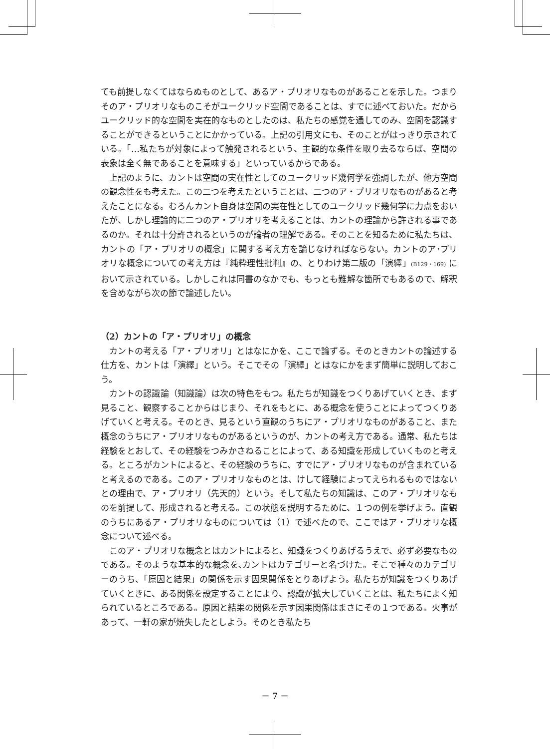ても前提しなくてはならぬものとして、あるア・プリオリなものがあることを示した。つまりそのア・プリオリなものこそがユークリッド空間であることは、すでに述べておいた。だからユークリッド的な空間を実在的なものとしたのは、私たちの感覚を通してのみ、空間を認識することができるということにかかっている。上記の引用文にも、そのことがはっきり示されている。「…私たちが対象によって触発されるという、主観的な条件を取り去るならば、空間の表象は全く無であることを意味する」といっているからである。
上記のように、カントは空間の実在性としてのユークリッド幾何学を強調したが、他方空間の観念性をも考えた。この二つを考えたということは、二つのア・プリオリなものがあると考えたことになる。むろんカント自身は空間の実在性としてのユークリッド幾何学に力点をおいたが、しかし理論的に二つのア・プリオリを考えることは、カントの理論から許される事であるのか。それは十分許されるというのが論者の理解である。そのことを知るために私たちは、カントの「ア・プリオリの概念」に関する考え方を論じなければならない。カントのア･プリオリな概念についての考え方は『純粋理性批判』の、とりわけ第二版の「演繹」(B129・169) において示されている。しかしこれは同書のなかでも、もっとも難解な箇所でもあるので、解釈を含めながら次の節で論述したい。
（2）カントの「ア・プリオリ」の概念
カントの考える「ア・プリオリ」とはなにかを、ここで論ずる。そのときカントの論述する仕方を、カントは「演繹」という。そこでその「演繹」とはなにかをまず簡単に説明しておこう。
カントの認識論（知識論）は次の特色をもつ。私たちが知識をつくりあげていくとき、まず見ること、観察することからはじまり、それをもとに、ある概念を使うことによってつくりあげていくと考える。そのとき、見るという直観のうちにア・プリオリなものがあること、また概念のうちにア・プリオリなものがあるというのが、カントの考え方である。通常、私たちは経験をとおして、その経験をつみかさねることによって、ある知識を形成していくものと考える。ところがカントによると、その経験のうちに、すでにア・プリオリなものが含まれていると考えるのである。このア・プリオリなものとは、けして経験によってえられるものではないとの理由で、ア・プリオリ（先天的）という。そして私たちの知識は、このア・プリオリなものを前提して、形成されると考える。この状態を説明するために、１つの例を挙げよう。直観のうちにあるア・プリオリなものについては（1）で述べたので、ここではア・プリオリな概念について述べる。
このア・プリオリな概念とはカントによると、知識をつくりあげるうえで、必ず必要なものである。そのような基本的な概念を､カントはカテゴリーと名づけた。そこで種々のカテゴリーのうち､「原因と結果」の関係を示す因果関係をとりあげよう。私たちが知識をつくりあげていくときに、ある関係を設定することにより、認識が拡大していくことは、私たちによく知られているところである。原因と結果の関係を示す因果関係はまさにその１つである。火事があって、一軒の家が焼失したとしよう。そのとき私たち
－ 7 －